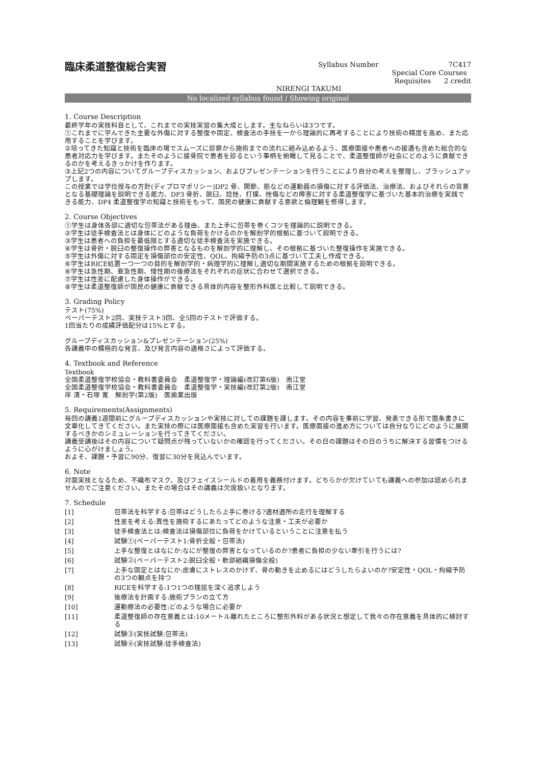臨床柔道整復総合実習
Syllabus Number 7C417
Special Core Courses
Requisites 2 credit
NIRENGI TAKUMI
No localized syllabus found / Showing original
1. Course Description
最終学年の実技科目として、これまでの実技実習の集大成とします。主なねらいは3つです。
①これまでに学んできた主要な外傷に対する整復や固定、検査法の手技を一から理論的に再考することにより技術の精度を高め、また応用することを学びます。
②培ってきた知識と技術を臨床の場でスムーズに診察から施術までの流れに組み込めるよう、医療面接や患者への接遇も含めた総合的な患者対応力を学びます。またそのように接骨院で患者を診るという事柄を俯瞰して見ることで、柔道整復師が社会にどのように貢献できるのかを考えるきっかけを作ります。
③上記2つの内容についてグループディスカッション、およびプレゼンテーションを行うことにより自分の考えを整理し、ブラッシュアップします。
この授業では学位授与の方針(ディプロマポリシー)DP2 骨、関節、筋などの運動器の損傷に対する評価法、治療法、およびそれらの背景となる基礎理論を説明できる能力、DP3 骨折、脱臼、捻挫、打撲、挫傷などの障害に対する柔道整復学に基づいた基本的治療を実践できる能力、DP4 柔道整復学の知識と技術をもって、国民の健康に貢献する意欲と倫理観を修得します。
2. Course Objectives
①学生は身体各部に適切な包帯法がある理由、また上手に包帯を巻くコツを理論的に説明できる。
②学生は徒手検査法とは身体にどのような負荷をかけるのかを解剖学的根拠に基づいて説明できる。
③学生は患者への負担を最低限とする適切な徒手検査法を実施できる。
④学生は骨折・脱臼の整復操作の弊害となるものを解剖学的に理解し、その根拠に基づいた整復操作を実施できる。
⑤学生は外傷に対する固定を損傷部位の安定性、QOL、拘縮予防の3点に基づいて工夫し作成できる。
⑥学生はRICE処置一つ一つの目的を解剖学的・病理学的に理解し適切な期間実施するための根拠を説明できる。
⑥学生は急性期、亜急性期、慢性期の後療法をそれぞれの症状に合わせて選択できる。
⑦学生は性差に配慮した身体操作ができる。
⑧学生は柔道整復師が国民の健康に貢献できる具体的内容を整形外科医と比較して説明できる。
3. Grading Policy
テスト(75%)
ペーパーテスト2回、実技テスト3回、全5回のテストで評価する。
1回当たりの成績評価配分は15%とする。
グループディスカッション&プレゼンテーション(25%)
各講義中の積極的な発言、及び発言内容の適格さによって評価する。
4. Textbook and Reference
Textbook
全国柔道整復学校協会・教科書委員会　柔道整復学・理論編(改訂第6版)　南江堂
全国柔道整復学校協会・教科書委員会　柔道整復学・実技編(改訂第2版)　南江堂
岸 清・石塚 寛　解剖学(第2版)　医歯薬出版
5. Requirements(Assignments)
毎回の講義1週間前にグループディスカッションや実技に対しての課題を課します。その内容を事前に学習、発表できる形で箇条書きに文章化してきてください。また実技の際には医療面接も含めた実習を行います。医療面接の進め方については自分なりにどのように展開するべきかのシミュレーションを行ってきてください。
講義受講後はその内容について疑問点が残っていないかの確認を行ってください。その日の課題はその日のうちに解決する習慣をつけるように心がけましょう。
およそ、課題・予習に90分、復習に30分を見込んでいます。
6. Note
対面実技となるため、不織布マスク、及びフェイスシールドの着用を義務付けます。どちらかが欠けていても講義への参加は認められませんのでご注意ください。またその場合はその講義は欠席扱いとなります。
7. Schedule
| [1] | 包帯法を科学する:包帯はどうしたら上手に巻ける?適材適所の走行を理解する |
| [2] | 性差を考える:異性を施術するにあたってどのような注意・工夫が必要か |
| [3] | 徒手検査法とは:検査法は損傷部位に負荷をかけているということに注意を払う |
| [4] | 試験①(ペーパーテスト1:骨折全般・包帯法) |
| [5] | 上手な整復とはなにか:なにが整復の弊害となっているのか?患者に負担の少ない牽引を行うには? |
| [6] | 試験②(ペーパーテスト2:脱臼全般・軟部組織損傷全般) |
| [7] | 上手な固定とはなにか:皮膚にストレスのかけず、骨の動きを止めるにはどうしたらよいのか?安定性・QOL・拘縮予防の3つの観点を持つ |
| [8] | RICEを科学する:1つ1つの理屈を深く追求しよう |
| [9] | 後療法を計画する:施術プランの立て方 |
| [10] | 運動療法の必要性:どのような場合に必要か |
| [11] | 柔道整復師の存在意義とは:10メートル離れたところに整形外科がある状況と想定して我々の存在意義を具体的に検討する |
| [12] | 試験③(実技試験:包帯法) |
| [13] | 試験④(実技試験:徒手検査法) |